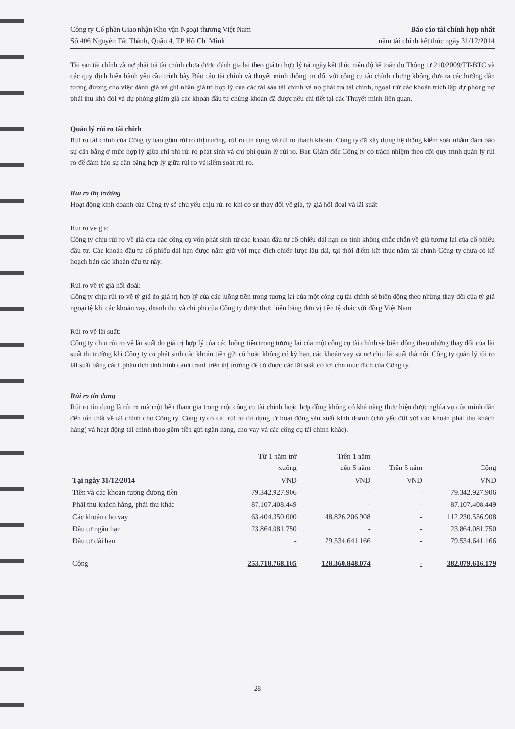Công ty Cổ phần Giao nhận Kho vận Ngoại thương Việt Nam
Số 406 Nguyễn Tất Thành, Quận 4, TP Hồ Chí Minh
Báo cáo tài chính hợp nhất
năm tài chính kết thúc ngày 31/12/2014
Tài sản tài chính và nợ phải trả tài chính chưa được đánh giá lại theo giá trị hợp lý tại ngày kết thúc niên độ kế toán do Thông tư 210/2009/TT-BTC và các quy định hiện hành yêu cầu trình bày Báo cáo tài chính và thuyết minh thông tin đối với công cụ tài chính nhưng không đưa ra các hướng dẫn tương đương cho việc đánh giá và ghi nhận giá trị hợp lý của các tài sản tài chính và nợ phải trả tài chính, ngoại trừ các khoản trích lập dự phòng nợ phải thu khó đòi và dự phòng giảm giá các khoản đầu tư chứng khoán đã được nêu chi tiết tại các Thuyết minh liên quan.
Quản lý rủi ro tài chính
Rủi ro tài chính của Công ty bao gồm rủi ro thị trường, rủi ro tín dụng và rủi ro thanh khoản. Công ty đã xây dựng hệ thống kiểm soát nhằm đảm bảo sự cân bằng ở mức hợp lý giữa chi phí rủi ro phát sinh và chi phí quản lý rủi ro. Ban Giám đốc Công ty có trách nhiệm theo dõi quy trình quản lý rủi ro để đảm bảo sự cân bằng hợp lý giữa rủi ro và kiểm soát rủi ro.
Rủi ro thị trường
Hoạt động kinh doanh của Công ty sẽ chủ yếu chịu rủi ro khi có sự thay đổi về giá, tỷ giá hối đoái và lãi suất.
Rủi ro về giá:
Công ty chịu rủi ro về giá của các công cụ vốn phát sinh từ các khoản đầu tư cổ phiếu dài hạn do tính không chắc chắn về giá tương lai của cổ phiếu đầu tư. Các khoản đầu tư cổ phiếu dài hạn được nắm giữ với mục đích chiến lược lâu dài, tại thời điểm kết thúc năm tài chính Công ty chưa có kế hoạch bán các khoản đầu tư này.
Rủi ro về tỷ giá hối đoái:
Công ty chịu rủi ro về tỷ giá do giá trị hợp lý của các luồng tiền trong tương lai của một công cụ tài chính sẽ biến động theo những thay đổi của tỷ giá ngoại tệ khi các khoản vay, doanh thu và chi phí của Công ty được thực hiện bằng đơn vị tiền tệ khác với đồng Việt Nam.
Rủi ro về lãi suất:
Công ty chịu rủi ro về lãi suất do giá trị hợp lý của các luồng tiền trong tương lai của một công cụ tài chính sẽ biến động theo những thay đổi của lãi suất thị trường khi Công ty có phát sinh các khoản tiền gửi có hoặc không có kỳ hạn, các khoản vay và nợ chịu lãi suất thả nổi. Công ty quản lý rủi ro lãi suất bằng cách phân tích tình hình cạnh tranh trên thị trường để có được các lãi suất có lợi cho mục đích của Công ty.
Rủi ro tín dụng
Rủi ro tín dụng là rủi ro mà một bên tham gia trong một công cụ tài chính hoặc hợp đồng không có khả năng thực hiện được nghĩa vụ của mình dẫn đến tổn thất về tài chính cho Công ty. Công ty có các rủi ro tín dụng từ hoạt động sản xuất kinh doanh (chủ yếu đối với các khoản phải thu khách hàng) và hoạt động tài chính (bao gồm tiền gửi ngân hàng, cho vay và các công cụ tài chính khác).
| | Từ 1 năm trở xuống | Trên 1 năm đến 5 năm | Trên 5 năm | Cộng |
| Tại ngày 31/12/2014 | VND | VND | VND | VND |
| Tiền và các khoản tương đương tiền | 79.342.927.906 | - | - | 79.342.927.906 |
| Phải thu khách hàng, phải thu khác | 87.107.408.449 | - | - | 87.107.408.449 |
| Các khoản cho vay | 63.404.350.000 | 48.826.206.908 | - | 112.230.556.908 |
| Đầu tư ngắn hạn | 23.864.081.750 | - | - | 23.864.081.750 |
| Đầu tư dài hạn | - | 79.534.641.166 | - | 79.534.641.166 |
| Cộng | 253.718.768.105 | 128.360.848.074 | - | 382.079.616.179 |
28